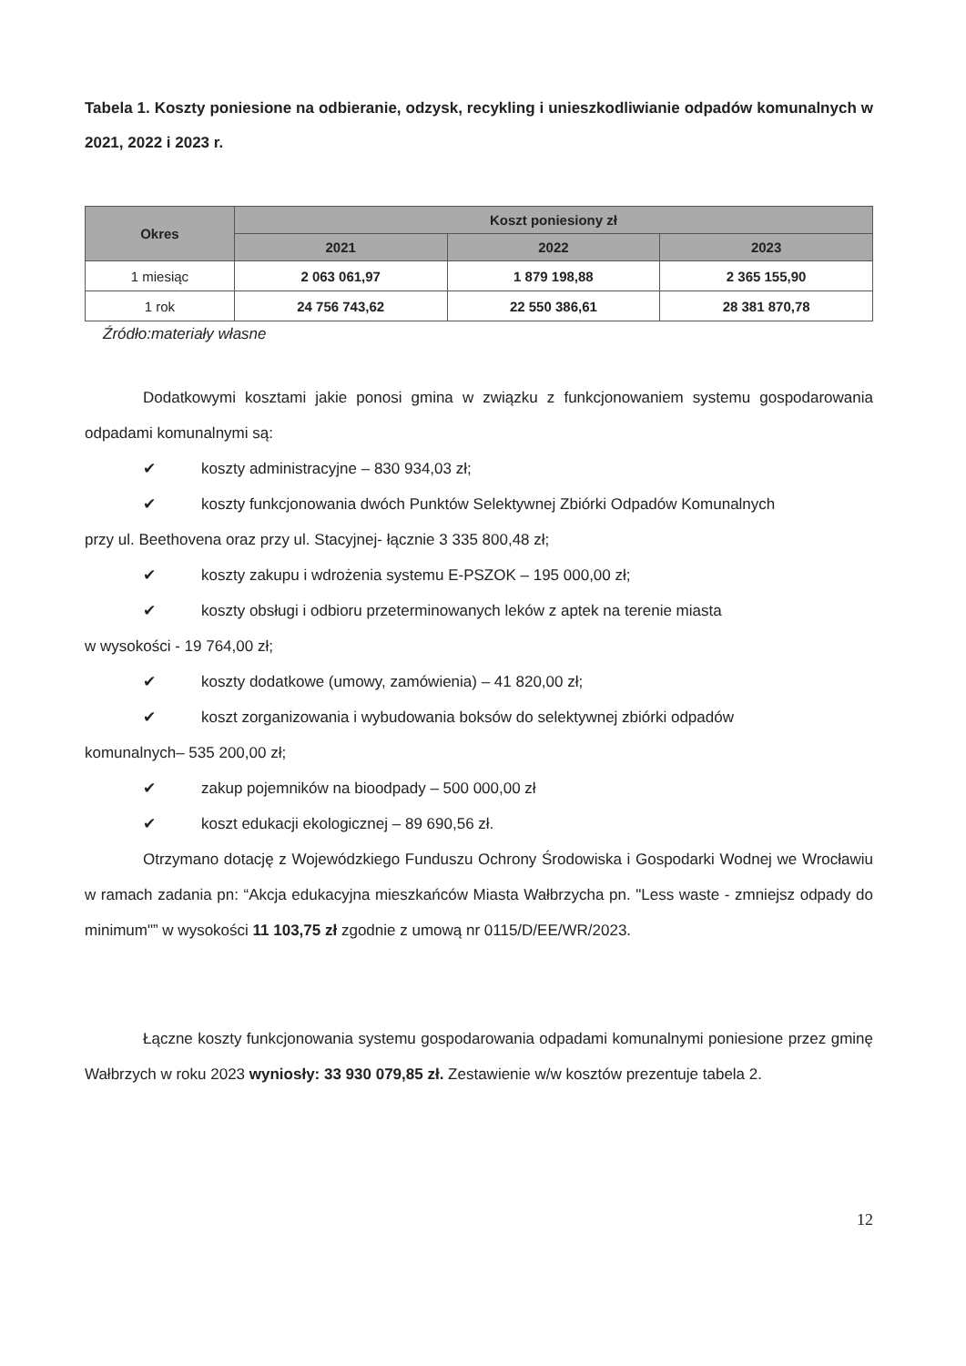Tabela 1. Koszty poniesione na odbieranie, odzysk, recykling i unieszkodliwianie odpadów komunalnych w 2021, 2022 i 2023 r.
| Okres | Koszt poniesiony zł | | |
| --- | --- | --- | --- |
| | 2021 | 2022 | 2023 |
| 1 miesiąc | 2 063 061,97 | 1 879 198,88 | 2 365 155,90 |
| 1 rok | 24 756 743,62 | 22 550 386,61 | 28 381 870,78 |
Źródło:materiały własne
Dodatkowymi kosztami jakie ponosi gmina w związku z funkcjonowaniem systemu gospodarowania odpadami komunalnymi są:
✔ koszty administracyjne – 830 934,03 zł;
✔ koszty funkcjonowania dwóch Punktów Selektywnej Zbiórki Odpadów Komunalnych
przy ul. Beethovena oraz przy ul. Stacyjnej- łącznie 3 335 800,48 zł;
✔ koszty zakupu i wdrożenia systemu E-PSZOK – 195 000,00 zł;
✔ koszty obsługi i odbioru przeterminowanych leków z aptek na terenie miasta
w wysokości - 19 764,00 zł;
✔ koszty dodatkowe (umowy, zamówienia) – 41 820,00 zł;
✔ koszt zorganizowania i wybudowania boksów do selektywnej zbiórki odpadów
komunalnych– 535 200,00 zł;
✔ zakup pojemników na bioodpady – 500 000,00 zł
✔ koszt edukacji ekologicznej – 89 690,56 zł.
Otrzymano dotację z Wojewódzkiego Funduszu Ochrony Środowiska i Gospodarki Wodnej we Wrocławiu w ramach zadania pn: “Akcja edukacyjna mieszkańców Miasta Wałbrzycha pn. "Less waste - zmniejsz odpady do minimum"” w wysokości 11 103,75 zł zgodnie z umową nr 0115/D/EE/WR/2023.
Łączne koszty funkcjonowania systemu gospodarowania odpadami komunalnymi poniesione przez gminę Wałbrzych w roku 2023 wyniosły: 33 930 079,85 zł. Zestawienie w/w kosztów prezentuje tabela 2.
12